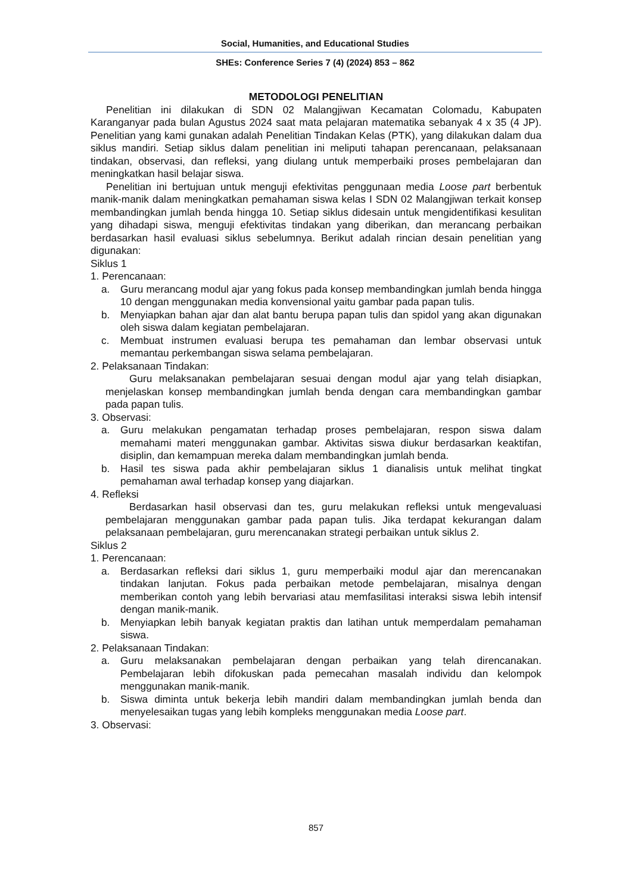Social, Humanities, and Educational Studies
SHEs: Conference Series 7 (4) (2024) 853 – 862
METODOLOGI PENELITIAN
Penelitian ini dilakukan di SDN 02 Malangjiwan Kecamatan Colomadu, Kabupaten Karanganyar pada bulan Agustus 2024 saat mata pelajaran matematika sebanyak 4 x 35 (4 JP). Penelitian yang kami gunakan adalah Penelitian Tindakan Kelas (PTK), yang dilakukan dalam dua siklus mandiri. Setiap siklus dalam penelitian ini meliputi tahapan perencanaan, pelaksanaan tindakan, observasi, dan refleksi, yang diulang untuk memperbaiki proses pembelajaran dan meningkatkan hasil belajar siswa.
Penelitian ini bertujuan untuk menguji efektivitas penggunaan media Loose part berbentuk manik-manik dalam meningkatkan pemahaman siswa kelas I SDN 02 Malangjiwan terkait konsep membandingkan jumlah benda hingga 10. Setiap siklus didesain untuk mengidentifikasi kesulitan yang dihadapi siswa, menguji efektivitas tindakan yang diberikan, dan merancang perbaikan berdasarkan hasil evaluasi siklus sebelumnya. Berikut adalah rincian desain penelitian yang digunakan:
Siklus 1
1. Perencanaan:
a. Guru merancang modul ajar yang fokus pada konsep membandingkan jumlah benda hingga 10 dengan menggunakan media konvensional yaitu gambar pada papan tulis.
b. Menyiapkan bahan ajar dan alat bantu berupa papan tulis dan spidol yang akan digunakan oleh siswa dalam kegiatan pembelajaran.
c. Membuat instrumen evaluasi berupa tes pemahaman dan lembar observasi untuk memantau perkembangan siswa selama pembelajaran.
2. Pelaksanaan Tindakan:
Guru melaksanakan pembelajaran sesuai dengan modul ajar yang telah disiapkan, menjelaskan konsep membandingkan jumlah benda dengan cara membandingkan gambar pada papan tulis.
3. Observasi:
a. Guru melakukan pengamatan terhadap proses pembelajaran, respon siswa dalam memahami materi menggunakan gambar. Aktivitas siswa diukur berdasarkan keaktifan, disiplin, dan kemampuan mereka dalam membandingkan jumlah benda.
b. Hasil tes siswa pada akhir pembelajaran siklus 1 dianalisis untuk melihat tingkat pemahaman awal terhadap konsep yang diajarkan.
4. Refleksi
Berdasarkan hasil observasi dan tes, guru melakukan refleksi untuk mengevaluasi pembelajaran menggunakan gambar pada papan tulis. Jika terdapat kekurangan dalam pelaksanaan pembelajaran, guru merencanakan strategi perbaikan untuk siklus 2.
Siklus 2
1. Perencanaan:
a. Berdasarkan refleksi dari siklus 1, guru memperbaiki modul ajar dan merencanakan tindakan lanjutan. Fokus pada perbaikan metode pembelajaran, misalnya dengan memberikan contoh yang lebih bervariasi atau memfasilitasi interaksi siswa lebih intensif dengan manik-manik.
b. Menyiapkan lebih banyak kegiatan praktis dan latihan untuk memperdalam pemahaman siswa.
2. Pelaksanaan Tindakan:
a. Guru melaksanakan pembelajaran dengan perbaikan yang telah direncanakan. Pembelajaran lebih difokuskan pada pemecahan masalah individu dan kelompok menggunakan manik-manik.
b. Siswa diminta untuk bekerja lebih mandiri dalam membandingkan jumlah benda dan menyelesaikan tugas yang lebih kompleks menggunakan media Loose part.
3. Observasi:
857